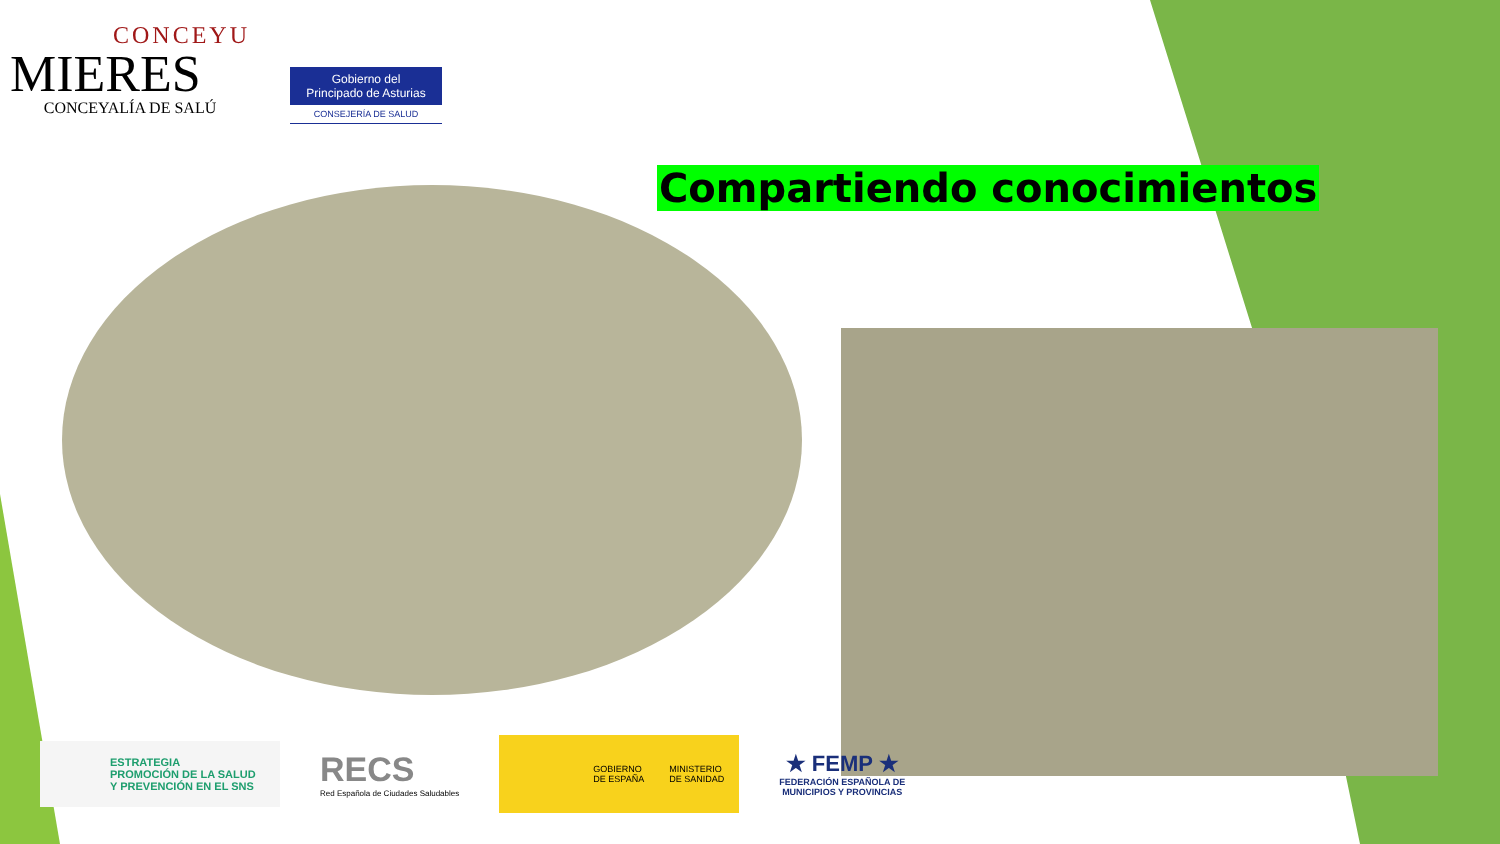CONCEYU
MIERES
CONCEYALÍA DE SALÚ
Gobierno del
Principado de Asturias
CONSEJERÍA DE SALUD
Compartiendo conocimientos
ESTRATEGIA
PROMOCIÓN DE LA SALUD
Y PREVENCIÓN EN EL SNS
RECS
Red Española de Ciudades Saludables
GOBIERNO
DE ESPAÑA
MINISTERIO
DE SANIDAD
★ FEMP ★
FEDERACIÓN ESPAÑOLA DE
MUNICIPIOS Y PROVINCIAS